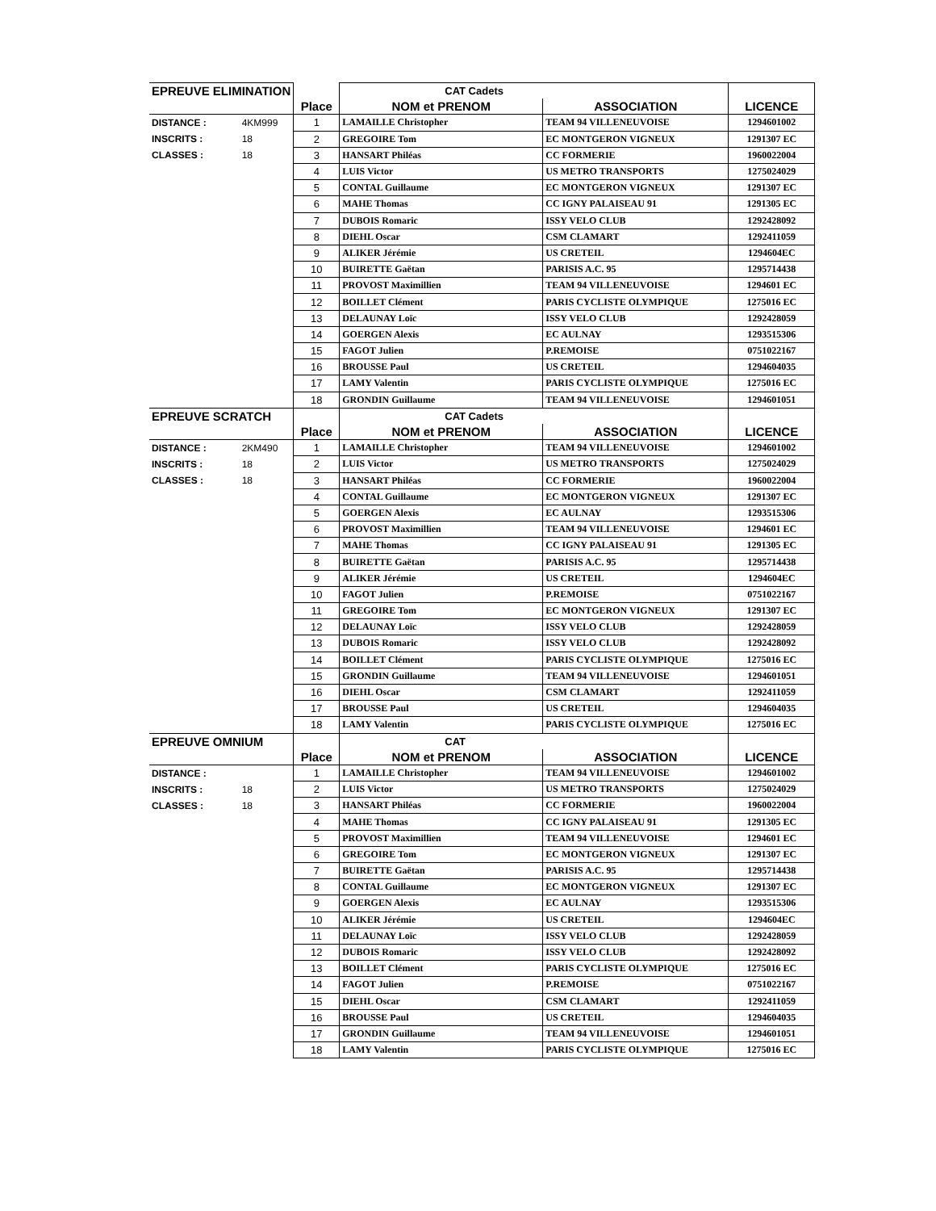| EPREUVE ELIMINATION | | | CAT Cadets | | |
| | | Place | NOM et PRENOM | ASSOCIATION | LICENCE |
| DISTANCE : | 4KM999 | 1 | LAMAILLE Christopher | TEAM 94 VILLENEUVOISE | 1294601002 |
| INSCRITS : | 18 | 2 | GREGOIRE Tom | EC MONTGERON VIGNEUX | 1291307 EC |
| CLASSES : | 18 | 3 | HANSART Philéas | CC FORMERIE | 1960022004 |
| | | 4 | LUIS Victor | US METRO TRANSPORTS | 1275024029 |
| | | 5 | CONTAL Guillaume | EC MONTGERON VIGNEUX | 1291307 EC |
| | | 6 | MAHE Thomas | CC IGNY PALAISEAU 91 | 1291305 EC |
| | | 7 | DUBOIS Romaric | ISSY VELO CLUB | 1292428092 |
| | | 8 | DIEHL Oscar | CSM CLAMART | 1292411059 |
| | | 9 | ALIKER Jérémie | US CRETEIL | 1294604EC |
| | | 10 | BUIRETTE Gaëtan | PARISIS A.C. 95 | 1295714438 |
| | | 11 | PROVOST Maximillien | TEAM 94 VILLENEUVOISE | 1294601 EC |
| | | 12 | BOILLET Clément | PARIS CYCLISTE OLYMPIQUE | 1275016 EC |
| | | 13 | DELAUNAY Loïc | ISSY VELO CLUB | 1292428059 |
| | | 14 | GOERGEN Alexis | EC AULNAY | 1293515306 |
| | | 15 | FAGOT Julien | P.REMOISE | 0751022167 |
| | | 16 | BROUSSE Paul | US CRETEIL | 1294604035 |
| | | 17 | LAMY Valentin | PARIS CYCLISTE OLYMPIQUE | 1275016 EC |
| | | 18 | GRONDIN Guillaume | TEAM 94 VILLENEUVOISE | 1294601051 |
| EPREUVE SCRATCH | | | CAT Cadets | | |
| | | Place | NOM et PRENOM | ASSOCIATION | LICENCE |
| DISTANCE : | 2KM490 | 1 | LAMAILLE Christopher | TEAM 94 VILLENEUVOISE | 1294601002 |
| INSCRITS : | 18 | 2 | LUIS Victor | US METRO TRANSPORTS | 1275024029 |
| CLASSES : | 18 | 3 | HANSART Philéas | CC FORMERIE | 1960022004 |
| | | 4 | CONTAL Guillaume | EC MONTGERON VIGNEUX | 1291307 EC |
| | | 5 | GOERGEN Alexis | EC AULNAY | 1293515306 |
| | | 6 | PROVOST Maximillien | TEAM 94 VILLENEUVOISE | 1294601 EC |
| | | 7 | MAHE Thomas | CC IGNY PALAISEAU 91 | 1291305 EC |
| | | 8 | BUIRETTE Gaëtan | PARISIS A.C. 95 | 1295714438 |
| | | 9 | ALIKER Jérémie | US CRETEIL | 1294604EC |
| | | 10 | FAGOT Julien | P.REMOISE | 0751022167 |
| | | 11 | GREGOIRE Tom | EC MONTGERON VIGNEUX | 1291307 EC |
| | | 12 | DELAUNAY Loïc | ISSY VELO CLUB | 1292428059 |
| | | 13 | DUBOIS Romaric | ISSY VELO CLUB | 1292428092 |
| | | 14 | BOILLET Clément | PARIS CYCLISTE OLYMPIQUE | 1275016 EC |
| | | 15 | GRONDIN Guillaume | TEAM 94 VILLENEUVOISE | 1294601051 |
| | | 16 | DIEHL Oscar | CSM CLAMART | 1292411059 |
| | | 17 | BROUSSE Paul | US CRETEIL | 1294604035 |
| | | 18 | LAMY Valentin | PARIS CYCLISTE OLYMPIQUE | 1275016 EC |
| EPREUVE OMNIUM | | | CAT | | |
| | | Place | NOM et PRENOM | ASSOCIATION | LICENCE |
| DISTANCE : | | 1 | LAMAILLE Christopher | TEAM 94 VILLENEUVOISE | 1294601002 |
| INSCRITS : | 18 | 2 | LUIS Victor | US METRO TRANSPORTS | 1275024029 |
| CLASSES : | 18 | 3 | HANSART Philéas | CC FORMERIE | 1960022004 |
| | | 4 | MAHE Thomas | CC IGNY PALAISEAU 91 | 1291305 EC |
| | | 5 | PROVOST Maximillien | TEAM 94 VILLENEUVOISE | 1294601 EC |
| | | 6 | GREGOIRE Tom | EC MONTGERON VIGNEUX | 1291307 EC |
| | | 7 | BUIRETTE Gaëtan | PARISIS A.C. 95 | 1295714438 |
| | | 8 | CONTAL Guillaume | EC MONTGERON VIGNEUX | 1291307 EC |
| | | 9 | GOERGEN Alexis | EC AULNAY | 1293515306 |
| | | 10 | ALIKER Jérémie | US CRETEIL | 1294604EC |
| | | 11 | DELAUNAY Loïc | ISSY VELO CLUB | 1292428059 |
| | | 12 | DUBOIS Romaric | ISSY VELO CLUB | 1292428092 |
| | | 13 | BOILLET Clément | PARIS CYCLISTE OLYMPIQUE | 1275016 EC |
| | | 14 | FAGOT Julien | P.REMOISE | 0751022167 |
| | | 15 | DIEHL Oscar | CSM CLAMART | 1292411059 |
| | | 16 | BROUSSE Paul | US CRETEIL | 1294604035 |
| | | 17 | GRONDIN Guillaume | TEAM 94 VILLENEUVOISE | 1294601051 |
| | | 18 | LAMY Valentin | PARIS CYCLISTE OLYMPIQUE | 1275016 EC |